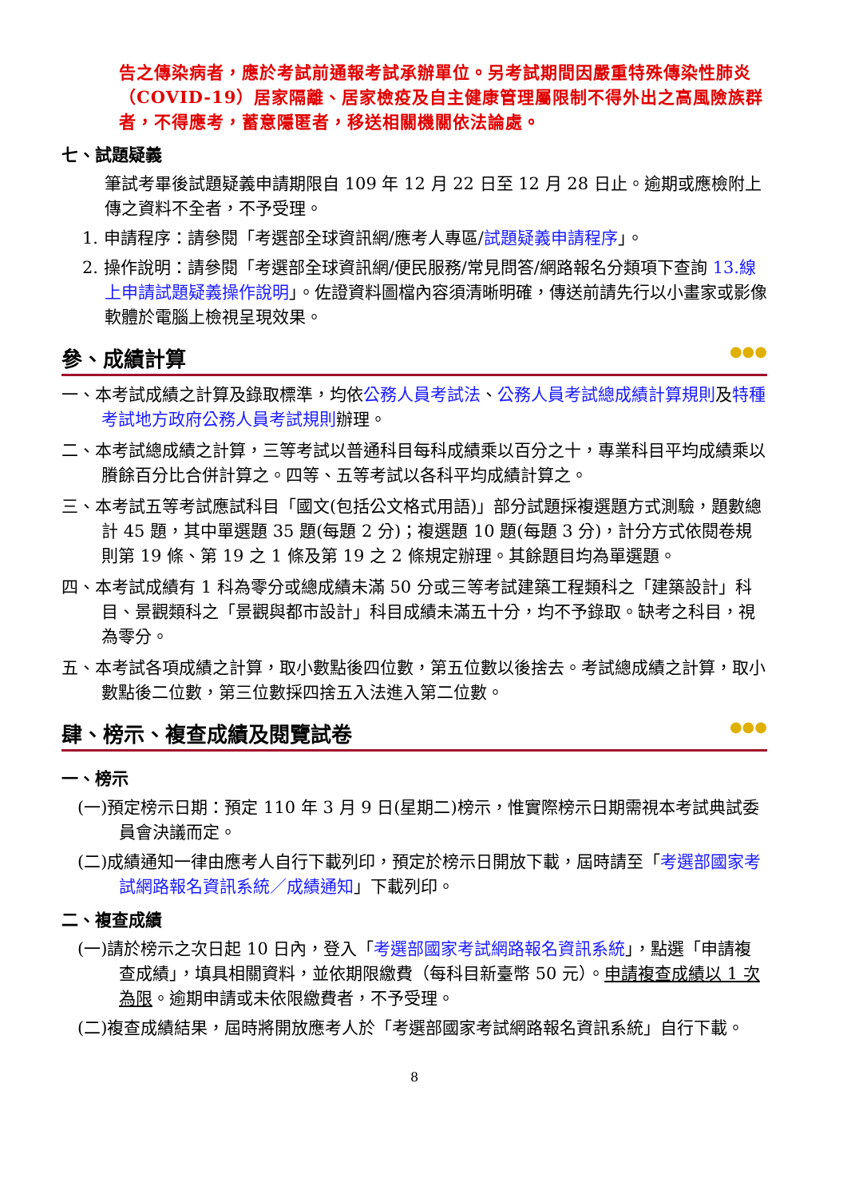告之傳染病者，應於考試前通報考試承辦單位。另考試期間因嚴重特殊傳染性肺炎（COVID-19）居家隔離、居家檢疫及自主健康管理屬限制不得外出之高風險族群者，不得應考，蓄意隱匿者，移送相關機關依法論處。
七、試題疑義
筆試考畢後試題疑義申請期限自 109 年 12 月 22 日至 12 月 28 日止。逾期或應檢附上傳之資料不全者，不予受理。
1. 申請程序：請參閱「考選部全球資訊網/應考人專區/試題疑義申請程序」。
2. 操作說明：請參閱「考選部全球資訊網/便民服務/常見問答/網路報名分類項下查詢 13.線上申請試題疑義操作說明」。佐證資料圖檔內容須清晰明確，傳送前請先行以小畫家或影像軟體於電腦上檢視呈現效果。
參、成績計算 ●●●
一、本考試成績之計算及錄取標準，均依公務人員考試法、公務人員考試總成績計算規則及特種考試地方政府公務人員考試規則辦理。
二、本考試總成績之計算，三等考試以普通科目每科成績乘以百分之十，專業科目平均成績乘以賸餘百分比合併計算之。四等、五等考試以各科平均成績計算之。
三、本考試五等考試應試科目「國文(包括公文格式用語)」部分試題採複選題方式測驗，題數總計 45 題，其中單選題 35 題(每題 2 分)；複選題 10 題(每題 3 分)，計分方式依閱卷規則第 19 條、第 19 之 1 條及第 19 之 2 條規定辦理。其餘題目均為單選題。
四、本考試成績有 1 科為零分或總成績未滿 50 分或三等考試建築工程類科之「建築設計」科目、景觀類科之「景觀與都市設計」科目成績未滿五十分，均不予錄取。缺考之科目，視為零分。
五、本考試各項成績之計算，取小數點後四位數，第五位數以後捨去。考試總成績之計算，取小數點後二位數，第三位數採四捨五入法進入第二位數。
肆、榜示、複查成績及閱覽試卷 ●●●
一、榜示
(一)預定榜示日期：預定 110 年 3 月 9 日(星期二)榜示，惟實際榜示日期需視本考試典試委員會決議而定。
(二)成績通知一律由應考人自行下載列印，預定於榜示日開放下載，屆時請至「考選部國家考試網路報名資訊系統／成績通知」下載列印。
二、複查成績
(一)請於榜示之次日起 10 日內，登入「考選部國家考試網路報名資訊系統」，點選「申請複查成績」，填具相關資料，並依期限繳費（每科目新臺幣 50 元）。申請複查成績以 1 次為限。逾期申請或未依限繳費者，不予受理。
(二)複查成績結果，屆時將開放應考人於「考選部國家考試網路報名資訊系統」自行下載。
8